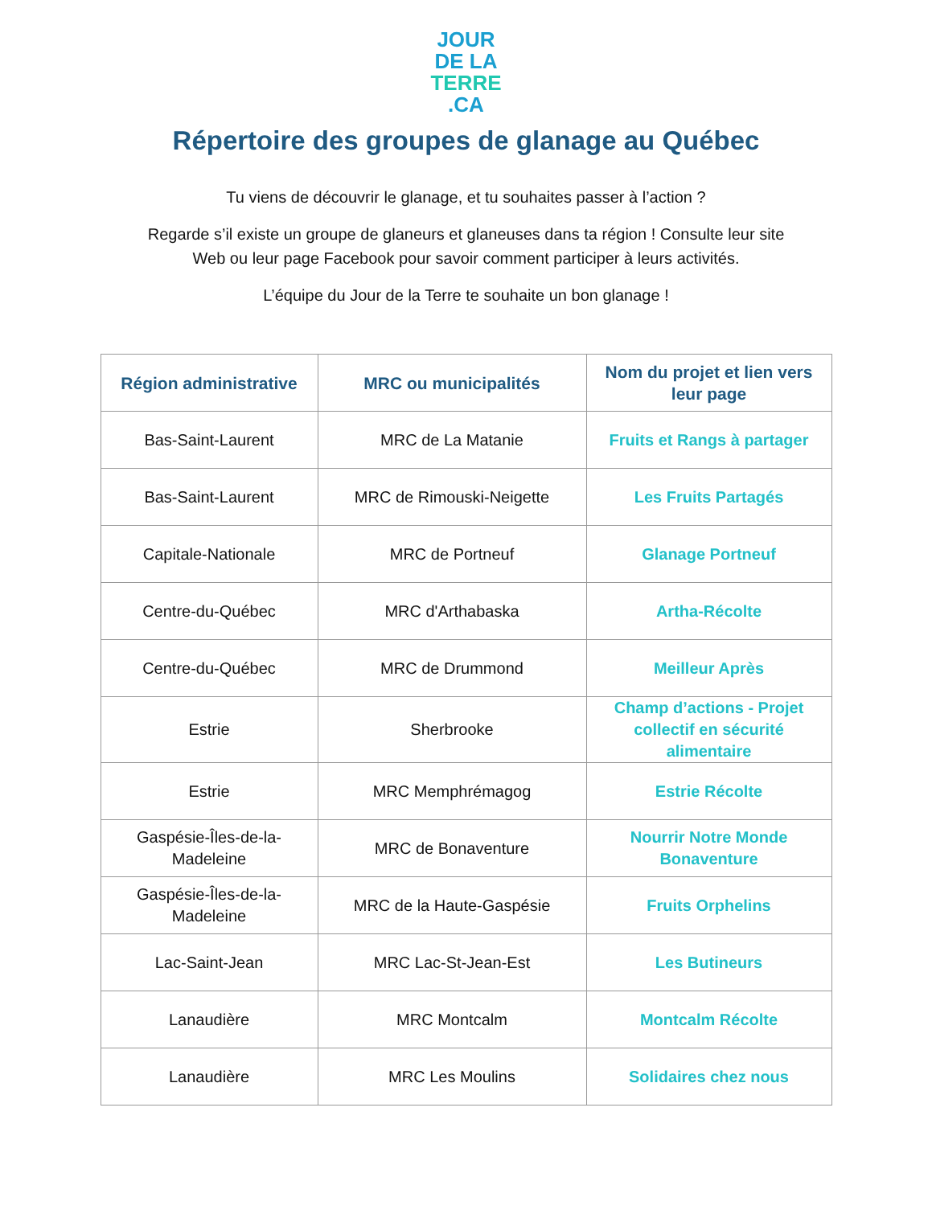JOUR
DE LA
TERRE
.CA
Répertoire des groupes de glanage au Québec
Tu viens de découvrir le glanage, et tu souhaites passer à l’action ?
Regarde s’il existe un groupe de glaneurs et glaneuses dans ta région ! Consulte leur site
Web ou leur page Facebook pour savoir comment participer à leurs activités.
L’équipe du Jour de la Terre te souhaite un bon glanage !
| Région administrative | MRC ou municipalités | Nom du projet et lien vers leur page |
| --- | --- | --- |
| Bas-Saint-Laurent | MRC de La Matanie | Fruits et Rangs à partager |
| Bas-Saint-Laurent | MRC de Rimouski-Neigette | Les Fruits Partagés |
| Capitale-Nationale | MRC de Portneuf | Glanage Portneuf |
| Centre-du-Québec | MRC d'Arthabaska | Artha-Récolte |
| Centre-du-Québec | MRC de Drummond | Meilleur Après |
| Estrie | Sherbrooke | Champ d’actions - Projet collectif en sécurité alimentaire |
| Estrie | MRC Memphrémagog | Estrie Récolte |
| Gaspésie-Îles-de-la-Madeleine | MRC de Bonaventure | Nourrir Notre Monde Bonaventure |
| Gaspésie-Îles-de-la-Madeleine | MRC de la Haute-Gaspésie | Fruits Orphelins |
| Lac-Saint-Jean | MRC Lac-St-Jean-Est | Les Butineurs |
| Lanaudière | MRC Montcalm | Montcalm Récolte |
| Lanaudière | MRC Les Moulins | Solidaires chez nous |